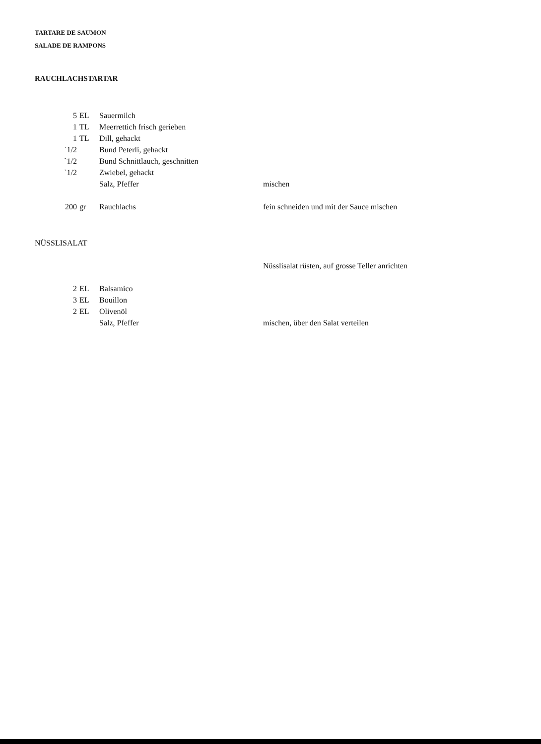TARTARE DE SAUMON
SALADE DE RAMPONS
RAUCHLACHSTARTAR
| 5 | EL | Sauermilch | |
| 1 | TL | Meerrettich frisch gerieben | |
| 1 | TL | Dill, gehackt | |
| `1/2 | | Bund Peterli, gehackt | |
| `1/2 | | Bund Schnittlauch, geschnitten | |
| `1/2 | | Zwiebel, gehackt | |
| | | Salz, Pfeffer | mischen |
| 200 | gr | Rauchlachs | fein schneiden und mit der Sauce mischen |
NÜSSLISALAT
| | | | Nüsslisalat rüsten, auf grosse Teller anrichten |
| 2 | EL | Balsamico | |
| 3 | EL | Bouillon | |
| 2 | EL | Olivenöl | |
| | | Salz, Pfeffer | mischen, über den Salat verteilen |